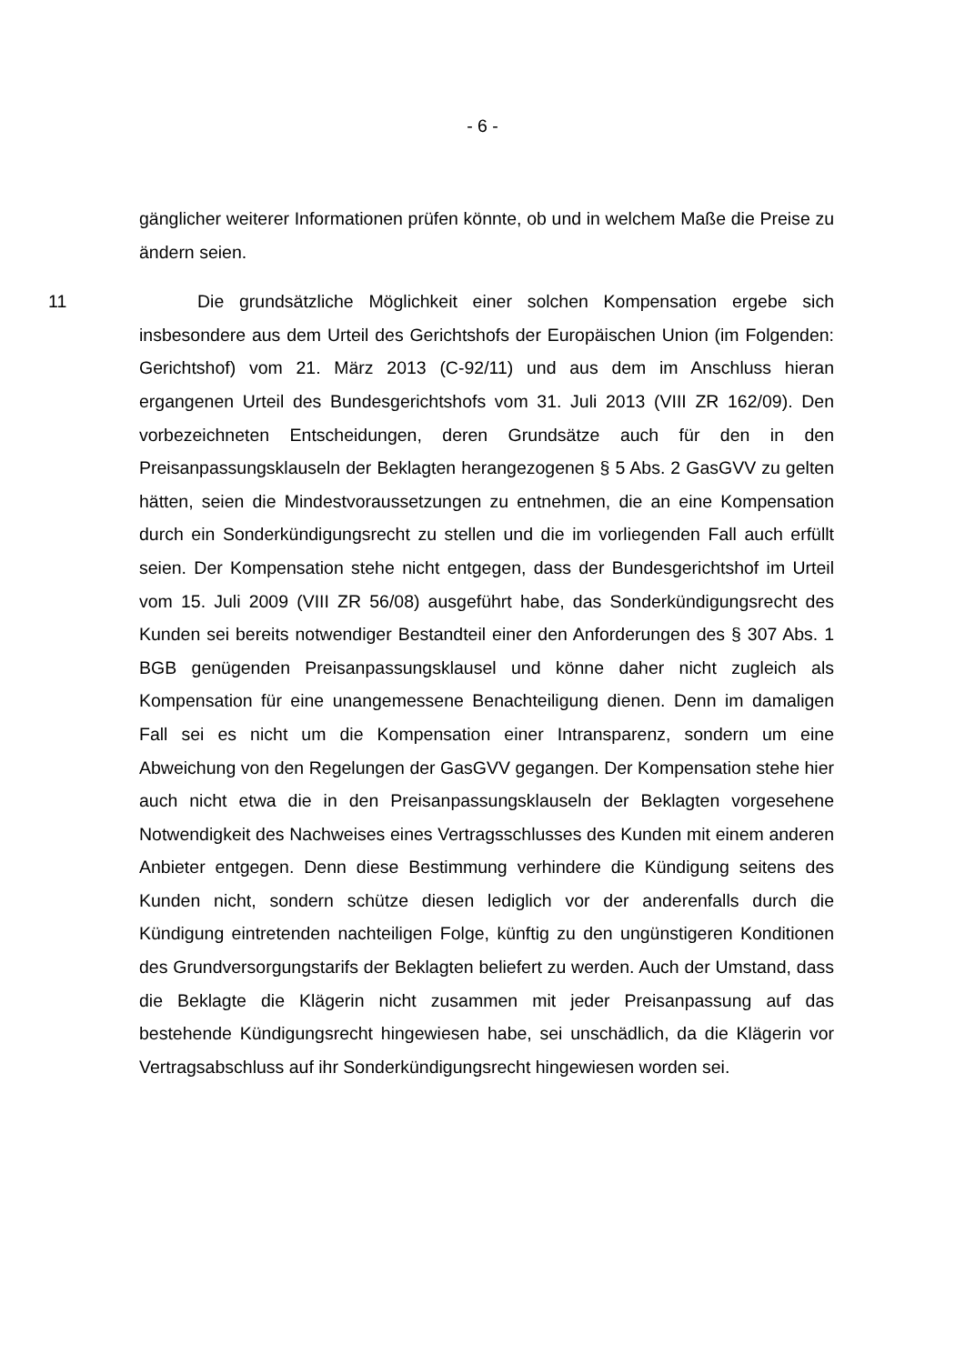- 6 -
gänglicher weiterer Informationen prüfen könnte, ob und in welchem Maße die Preise zu ändern seien.
11 Die grundsätzliche Möglichkeit einer solchen Kompensation ergebe sich insbesondere aus dem Urteil des Gerichtshofs der Europäischen Union (im Folgenden: Gerichtshof) vom 21. März 2013 (C-92/11) und aus dem im Anschluss hieran ergangenen Urteil des Bundesgerichtshofs vom 31. Juli 2013 (VIII ZR 162/09). Den vorbezeichneten Entscheidungen, deren Grundsätze auch für den in den Preisanpassungsklauseln der Beklagten herangezogenen § 5 Abs. 2 GasGVV zu gelten hätten, seien die Mindestvoraussetzungen zu entnehmen, die an eine Kompensation durch ein Sonderkündigungsrecht zu stellen und die im vorliegenden Fall auch erfüllt seien. Der Kompensation stehe nicht entgegen, dass der Bundesgerichtshof im Urteil vom 15. Juli 2009 (VIII ZR 56/08) ausgeführt habe, das Sonderkündigungsrecht des Kunden sei bereits notwendiger Bestandteil einer den Anforderungen des § 307 Abs. 1 BGB genügenden Preisanpassungsklausel und könne daher nicht zugleich als Kompensation für eine unangemessene Benachteiligung dienen. Denn im damaligen Fall sei es nicht um die Kompensation einer Intransparenz, sondern um eine Abweichung von den Regelungen der GasGVV gegangen. Der Kompensation stehe hier auch nicht etwa die in den Preisanpassungsklauseln der Beklagten vorgesehene Notwendigkeit des Nachweises eines Vertragsschlusses des Kunden mit einem anderen Anbieter entgegen. Denn diese Bestimmung verhindere die Kündigung seitens des Kunden nicht, sondern schütze diesen lediglich vor der anderenfalls durch die Kündigung eintretenden nachteiligen Folge, künftig zu den ungünstigeren Konditionen des Grundversorgungstarifs der Beklagten beliefert zu werden. Auch der Umstand, dass die Beklagte die Klägerin nicht zusammen mit jeder Preisanpassung auf das bestehende Kündigungsrecht hingewiesen habe, sei unschädlich, da die Klägerin vor Vertragsabschluss auf ihr Sonderkündigungsrecht hingewiesen worden sei.